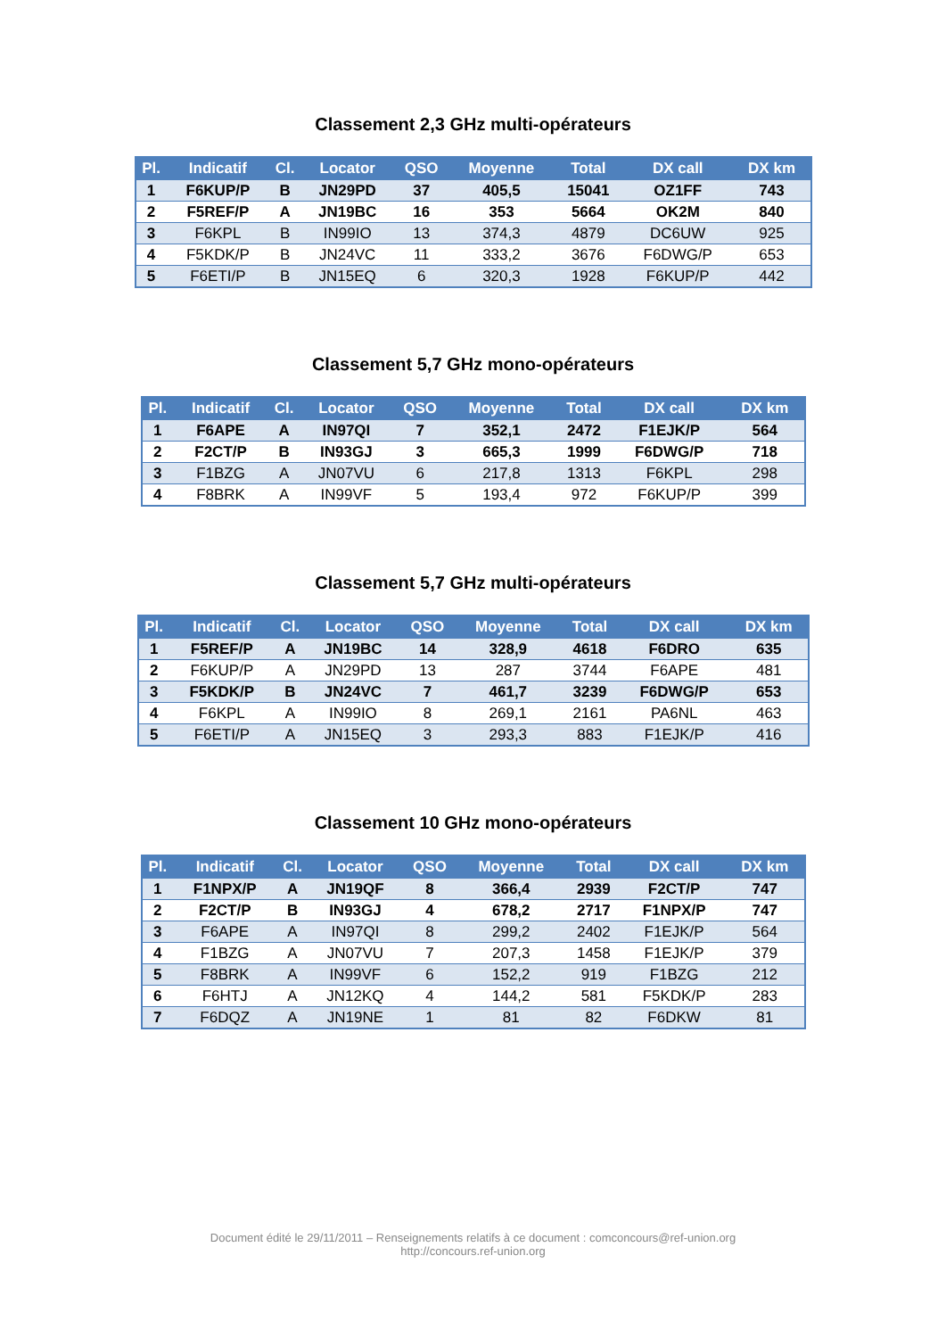Classement 2,3 GHz multi-opérateurs
| Pl. | Indicatif | Cl. | Locator | QSO | Moyenne | Total | DX call | DX km |
| --- | --- | --- | --- | --- | --- | --- | --- | --- |
| 1 | F6KUP/P | B | JN29PD | 37 | 405,5 | 15041 | OZ1FF | 743 |
| 2 | F5REF/P | A | JN19BC | 16 | 353 | 5664 | OK2M | 840 |
| 3 | F6KPL | B | IN99IO | 13 | 374,3 | 4879 | DC6UW | 925 |
| 4 | F5KDK/P | B | JN24VC | 11 | 333,2 | 3676 | F6DWG/P | 653 |
| 5 | F6ETI/P | B | JN15EQ | 6 | 320,3 | 1928 | F6KUP/P | 442 |
Classement 5,7 GHz mono-opérateurs
| Pl. | Indicatif | Cl. | Locator | QSO | Moyenne | Total | DX call | DX km |
| --- | --- | --- | --- | --- | --- | --- | --- | --- |
| 1 | F6APE | A | IN97QI | 7 | 352,1 | 2472 | F1EJK/P | 564 |
| 2 | F2CT/P | B | IN93GJ | 3 | 665,3 | 1999 | F6DWG/P | 718 |
| 3 | F1BZG | A | JN07VU | 6 | 217,8 | 1313 | F6KPL | 298 |
| 4 | F8BRK | A | IN99VF | 5 | 193,4 | 972 | F6KUP/P | 399 |
Classement 5,7 GHz multi-opérateurs
| Pl. | Indicatif | Cl. | Locator | QSO | Moyenne | Total | DX call | DX km |
| --- | --- | --- | --- | --- | --- | --- | --- | --- |
| 1 | F5REF/P | A | JN19BC | 14 | 328,9 | 4618 | F6DRO | 635 |
| 2 | F6KUP/P | A | JN29PD | 13 | 287 | 3744 | F6APE | 481 |
| 3 | F5KDK/P | B | JN24VC | 7 | 461,7 | 3239 | F6DWG/P | 653 |
| 4 | F6KPL | A | IN99IO | 8 | 269,1 | 2161 | PA6NL | 463 |
| 5 | F6ETI/P | A | JN15EQ | 3 | 293,3 | 883 | F1EJK/P | 416 |
Classement 10 GHz mono-opérateurs
| Pl. | Indicatif | Cl. | Locator | QSO | Moyenne | Total | DX call | DX km |
| --- | --- | --- | --- | --- | --- | --- | --- | --- |
| 1 | F1NPX/P | A | JN19QF | 8 | 366,4 | 2939 | F2CT/P | 747 |
| 2 | F2CT/P | B | IN93GJ | 4 | 678,2 | 2717 | F1NPX/P | 747 |
| 3 | F6APE | A | IN97QI | 8 | 299,2 | 2402 | F1EJK/P | 564 |
| 4 | F1BZG | A | JN07VU | 7 | 207,3 | 1458 | F1EJK/P | 379 |
| 5 | F8BRK | A | IN99VF | 6 | 152,2 | 919 | F1BZG | 212 |
| 6 | F6HTJ | A | JN12KQ | 4 | 144,2 | 581 | F5KDK/P | 283 |
| 7 | F6DQZ | A | JN19NE | 1 | 81 | 82 | F6DKW | 81 |
Document édité le 29/11/2011 – Renseignements relatifs à ce document : comconcours@ref-union.org
http://concours.ref-union.org